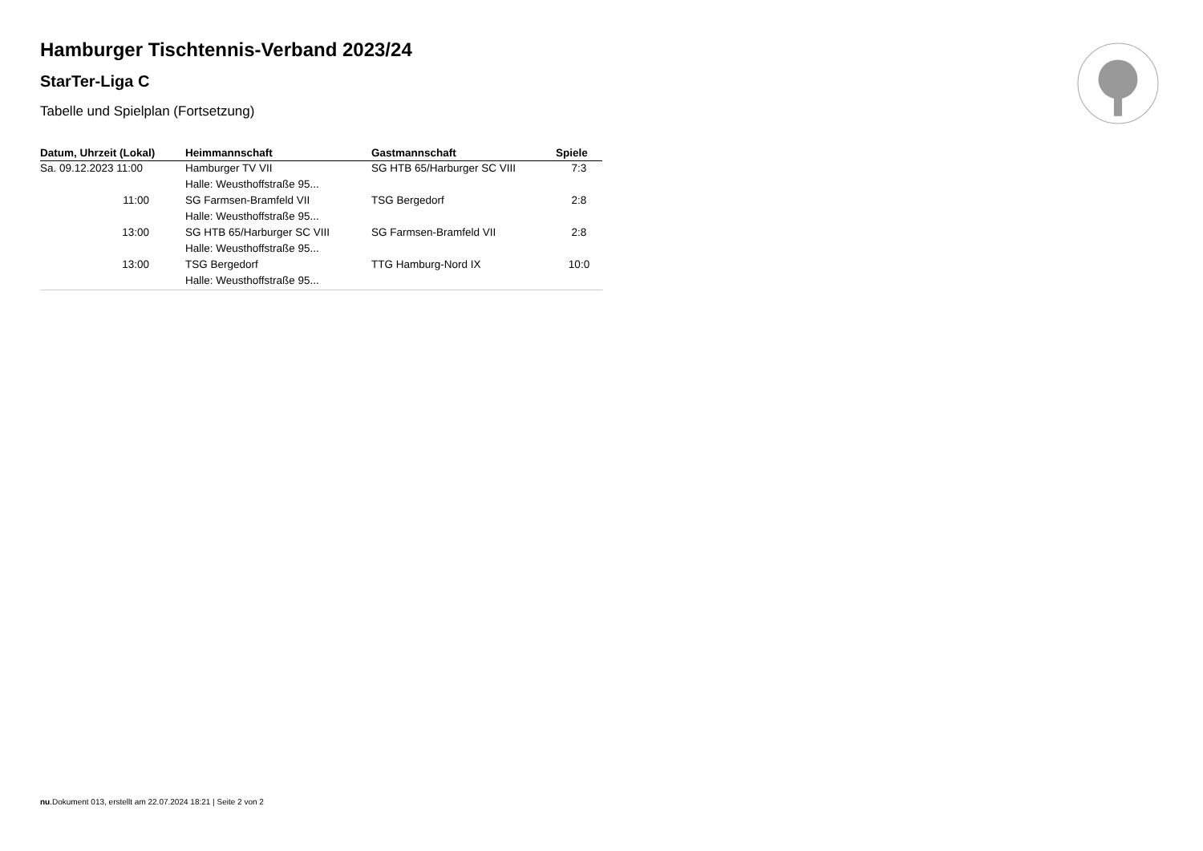Hamburger Tischtennis-Verband 2023/24
StarTer-Liga C
Tabelle und Spielplan (Fortsetzung)
| Datum, Uhrzeit (Lokal) | Heimmannschaft | Gastmannschaft | Spiele |
| --- | --- | --- | --- |
| Sa. 09.12.2023 11:00 | Hamburger TV VII | SG HTB 65/Harburger SC VIII | 7:3 |
| | Halle: Weusthoffstraße 95... | | |
| 11:00 | SG Farmsen-Bramfeld VII | TSG Bergedorf | 2:8 |
| | Halle: Weusthoffstraße 95... | | |
| 13:00 | SG HTB 65/Harburger SC VIII | SG Farmsen-Bramfeld VII | 2:8 |
| | Halle: Weusthoffstraße 95... | | |
| 13:00 | TSG Bergedorf | TTG Hamburg-Nord IX | 10:0 |
| | Halle: Weusthoffstraße 95... | | |
nu.Dokument 013, erstellt am 22.07.2024 18:21 | Seite 2 von 2